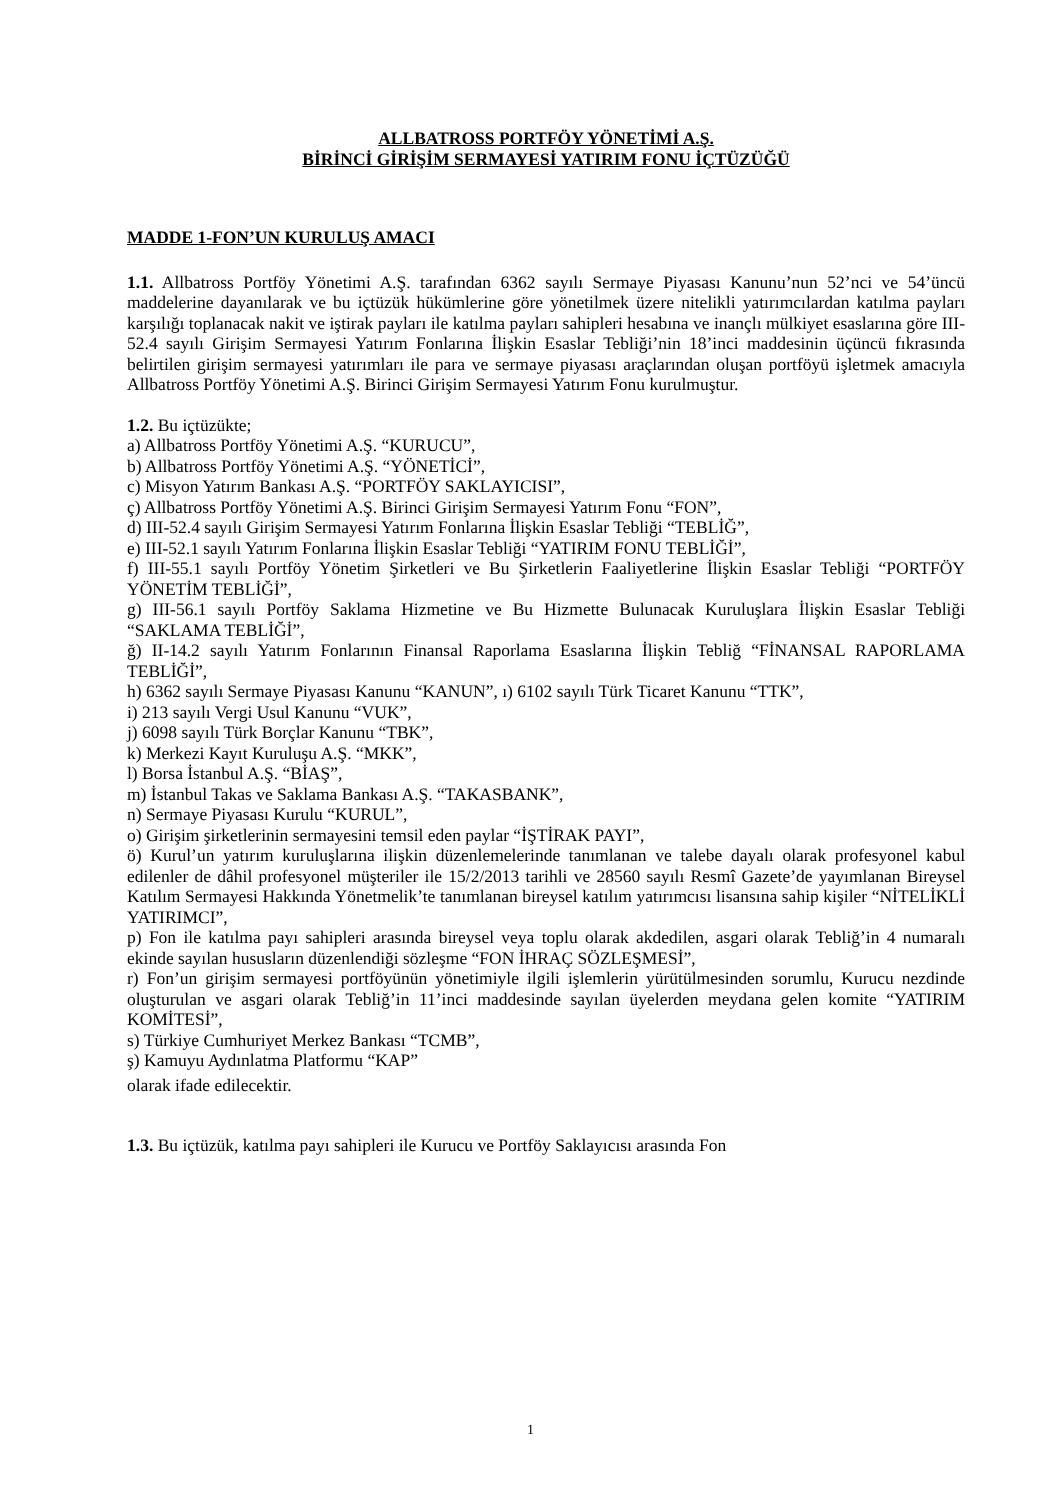ALLBATROSS PORTFÖY YÖNETİMİ A.Ş.
BİRİNCİ GİRİŞİM SERMAYESİ YATIRIM FONU İÇTÜZÜĞÜ
MADDE 1-FON’UN KURULUŞ AMACI
1.1. Allbatross Portföy Yönetimi A.Ş. tarafından 6362 sayılı Sermaye Piyasası Kanunu’nun 52’nci ve 54’üncü maddelerine dayanılarak ve bu içtüzük hükümlerine göre yönetilmek üzere nitelikli yatırımcılardan katılma payları karşılığı toplanacak nakit ve iştirak payları ile katılma payları sahipleri hesabına ve inançlı mülkiyet esaslarına göre III-52.4 sayılı Girişim Sermayesi Yatırım Fonlarına İlişkin Esaslar Tebliği’nin 18’inci maddesinin üçüncü fıkrasında belirtilen girişim sermayesi yatırımları ile para ve sermaye piyasası araçlarından oluşan portföyü işletmek amacıyla Allbatross Portföy Yönetimi A.Ş. Birinci Girişim Sermayesi Yatırım Fonu kurulmuştur.
1.2. Bu içtüzükte;
a) Allbatross Portföy Yönetimi A.Ş. “KURUCU”,
b) Allbatross Portföy Yönetimi A.Ş. “YÖNETİCİ”,
c) Misyon Yatırım Bankası A.Ş. “PORTFÖY SAKLAYICISI”,
ç) Allbatross Portföy Yönetimi A.Ş. Birinci Girişim Sermayesi Yatırım Fonu “FON”,
d) III-52.4 sayılı Girişim Sermayesi Yatırım Fonlarına İlişkin Esaslar Tebliği “TEBLİĞ”,
e) III-52.1 sayılı Yatırım Fonlarına İlişkin Esaslar Tebliği “YATIRIM FONU TEBLİĞİ”,
f) III-55.1 sayılı Portföy Yönetim Şirketleri ve Bu Şirketlerin Faaliyetlerine İlişkin Esaslar Tebliği “PORTFÖY YÖNETİM TEBLİĞİ”,
g) III-56.1 sayılı Portföy Saklama Hizmetine ve Bu Hizmette Bulunacak Kuruluşlara İlişkin Esaslar Tebliği “SAKLAMA TEBLİĞİ”,
ğ) II-14.2 sayılı Yatırım Fonlarının Finansal Raporlama Esaslarına İlişkin Tebliğ “FİNANSAL RAPORLAMA TEBLİĞİ”,
h) 6362 sayılı Sermaye Piyasası Kanunu “KANUN”, ı) 6102 sayılı Türk Ticaret Kanunu “TTK”,
i) 213 sayılı Vergi Usul Kanunu “VUK”,
j) 6098 sayılı Türk Borçlar Kanunu “TBK”,
k) Merkezi Kayıt Kuruluşu A.Ş. “MKK”,
l) Borsa İstanbul A.Ş. “BİAŞ”,
m) İstanbul Takas ve Saklama Bankası A.Ş. “TAKASBANK”,
n) Sermaye Piyasası Kurulu “KURUL”,
o) Girişim şirketlerinin sermayesini temsil eden paylar “İŞTİRAK PAYI”,
ö) Kurul’un yatırım kuruluşlarına ilişkin düzenlemelerinde tanımlanan ve talebe dayalı olarak profesyonel kabul edilenler de dâhil profesyonel müşteriler ile 15/2/2013 tarihli ve 28560 sayılı Resmî Gazete’de yayımlanan Bireysel Katılım Sermayesi Hakkında Yönetmelik’te tanımlanan bireysel katılım yatırımcısı lisansına sahip kişiler “NİTELİKLİ YATIRIMCI”,
p) Fon ile katılma payı sahipleri arasında bireysel veya toplu olarak akdedilen, asgari olarak Tebliğ’in 4 numaralı ekinde sayılan hususların düzenlendiği sözleşme “FON İHRAÇ SÖZLEŞMESİ”,
r) Fon’un girişim sermayesi portföyünün yönetimiyle ilgili işlemlerin yürütülmesinden sorumlu, Kurucu nezdinde oluşturulan ve asgari olarak Tebliğ’in 11’inci maddesinde sayılan üyelerden meydana gelen komite “YATIRIM KOMİTESİ”,
s) Türkiye Cumhuriyet Merkez Bankası “TCMB”,
ş) Kamuyu Aydınlatma Platformu “KAP”
olarak ifade edilecektir.
1.3. Bu içtüzük, katılma payı sahipleri ile Kurucu ve Portföy Saklayıcısı arasında Fon
1